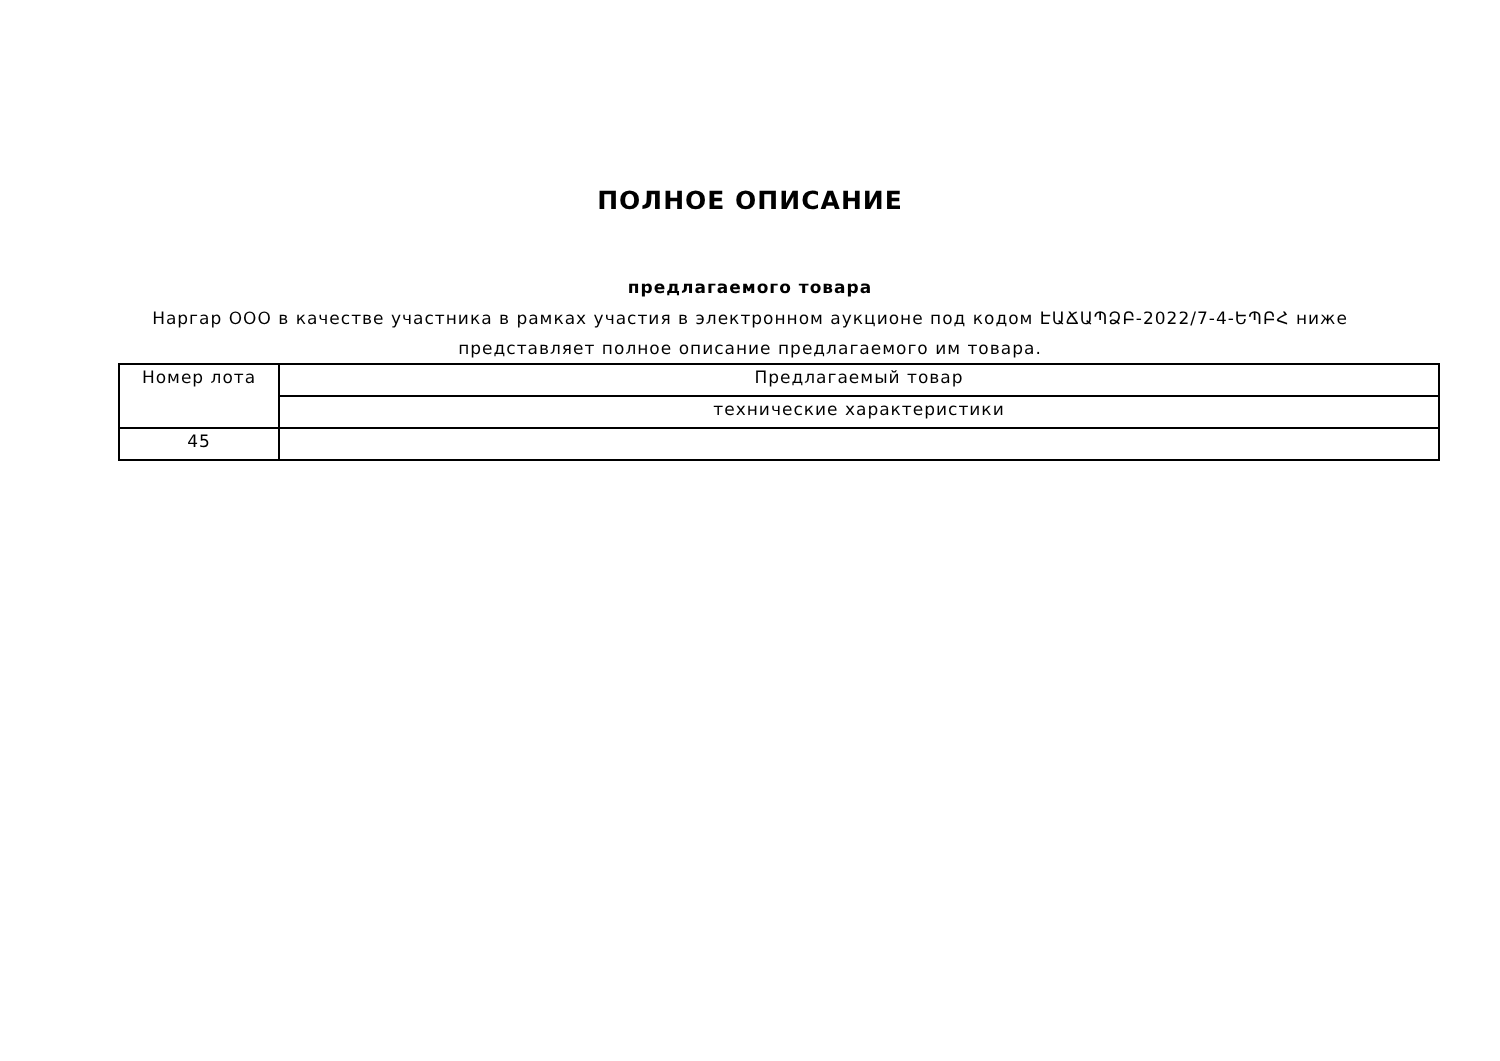ПОЛНОЕ ОПИСАНИЕ
предлагаемого товара
Наргар ООО в качестве участника в рамках участия в электронном аукционе под кодом ԷԱՃԱՊՁԲ-2022/7-4-ԵՊԲՀ ниже
представляет полное описание предлагаемого им товара.
| Номер лота | Предлагаемый товар |
| | технические характеристики |
| 45 | |